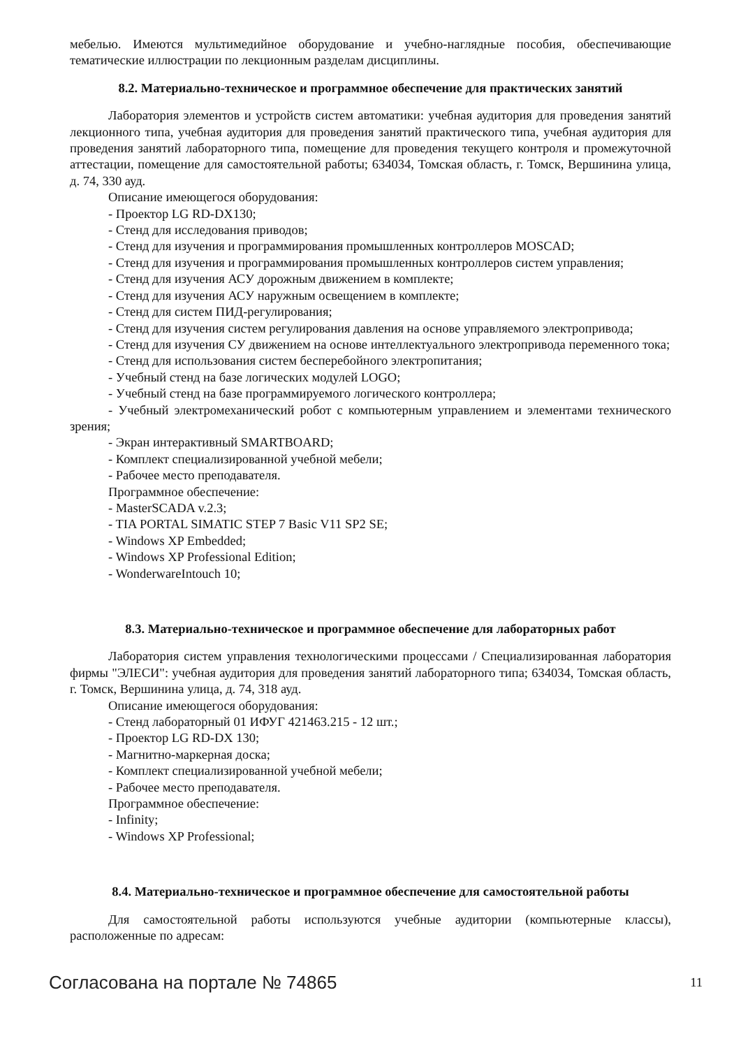мебелью. Имеются мультимедийное оборудование и учебно-наглядные пособия, обеспечивающие тематические иллюстрации по лекционным разделам дисциплины.
8.2. Материально-техническое и программное обеспечение для практических занятий
Лаборатория элементов и устройств систем автоматики: учебная аудитория для проведения занятий лекционного типа, учебная аудитория для проведения занятий практического типа, учебная аудитория для проведения занятий лабораторного типа, помещение для проведения текущего контроля и промежуточной аттестации, помещение для самостоятельной работы; 634034, Томская область, г. Томск, Вершинина улица, д. 74, 330 ауд.
Описание имеющегося оборудования:
- Проектор LG RD-DX130;
- Стенд для исследования приводов;
- Стенд для изучения и программирования промышленных контроллеров MOSCAD;
- Стенд для изучения и программирования промышленных контроллеров систем управления;
- Стенд для изучения АСУ дорожным движением в комплекте;
- Стенд для изучения АСУ наружным освещением в комплекте;
- Стенд для систем ПИД-регулирования;
- Стенд для изучения систем регулирования давления на основе управляемого электропривода;
- Стенд для изучения СУ движением на основе интеллектуального электропривода переменного тока;
- Стенд для использования систем бесперебойного электропитания;
- Учебный стенд на базе логических модулей LOGO;
- Учебный стенд на базе программируемого логического контроллера;
- Учебный электромеханический робот с компьютерным управлением и элементами технического зрения;
- Экран интерактивный SMARTBOARD;
- Комплект специализированной учебной мебели;
- Рабочее место преподавателя.
Программное обеспечение:
- MasterSCADA v.2.3;
- TIA PORTAL SIMATIC STEP 7 Basic V11 SP2 SE;
- Windows XP Embedded;
- Windows XP Professional Edition;
- WonderwareIntouch 10;
8.3. Материально-техническое и программное обеспечение для лабораторных работ
Лаборатория систем управления технологическими процессами / Специализированная лаборатория фирмы "ЭЛЕСИ": учебная аудитория для проведения занятий лабораторного типа; 634034, Томская область, г. Томск, Вершинина улица, д. 74, 318 ауд.
Описание имеющегося оборудования:
- Стенд лабораторный 01 ИФУГ 421463.215 - 12 шт.;
- Проектор LG RD-DX 130;
- Магнитно-маркерная доска;
- Комплект специализированной учебной мебели;
- Рабочее место преподавателя.
Программное обеспечение:
- Infinity;
- Windows XP Professional;
8.4. Материально-техническое и программное обеспечение для самостоятельной работы
Для самостоятельной работы используются учебные аудитории (компьютерные классы), расположенные по адресам:
Согласована на портале № 74865 11